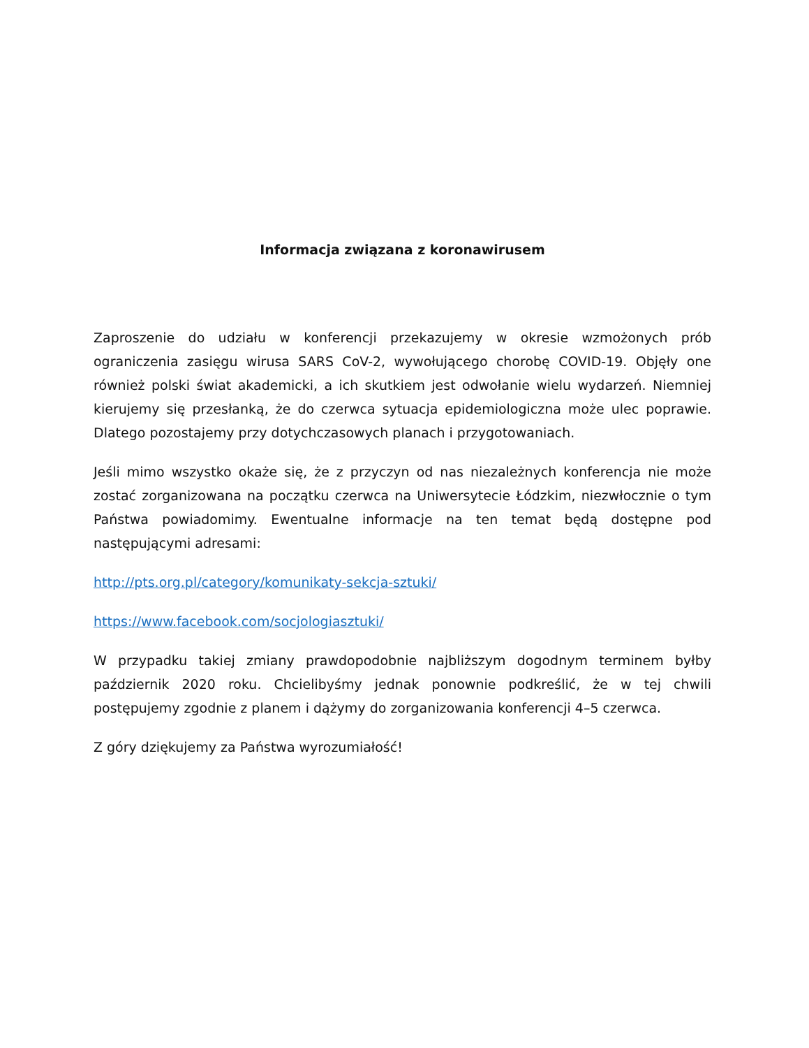Informacja związana z koronawirusem
Zaproszenie do udziału w konferencji przekazujemy w okresie wzmożonych prób ograniczenia zasięgu wirusa SARS CoV-2, wywołującego chorobę COVID-19. Objęły one również polski świat akademicki, a ich skutkiem jest odwołanie wielu wydarzeń. Niemniej kierujemy się przesłanką, że do czerwca sytuacja epidemiologiczna może ulec poprawie. Dlatego pozostajemy przy dotychczasowych planach i przygotowaniach.
Jeśli mimo wszystko okaże się, że z przyczyn od nas niezależnych konferencja nie może zostać zorganizowana na początku czerwca na Uniwersytecie Łódzkim, niezwłocznie o tym Państwa powiadomimy. Ewentualne informacje na ten temat będą dostępne pod następującymi adresami:
http://pts.org.pl/category/komunikaty-sekcja-sztuki/
https://www.facebook.com/socjologiasztuki/
W przypadku takiej zmiany prawdopodobnie najbliższym dogodnym terminem byłby październik 2020 roku. Chcielibyśmy jednak ponownie podkreślić, że w tej chwili postępujemy zgodnie z planem i dążymy do zorganizowania konferencji 4–5 czerwca.
Z góry dziękujemy za Państwa wyrozumiałość!